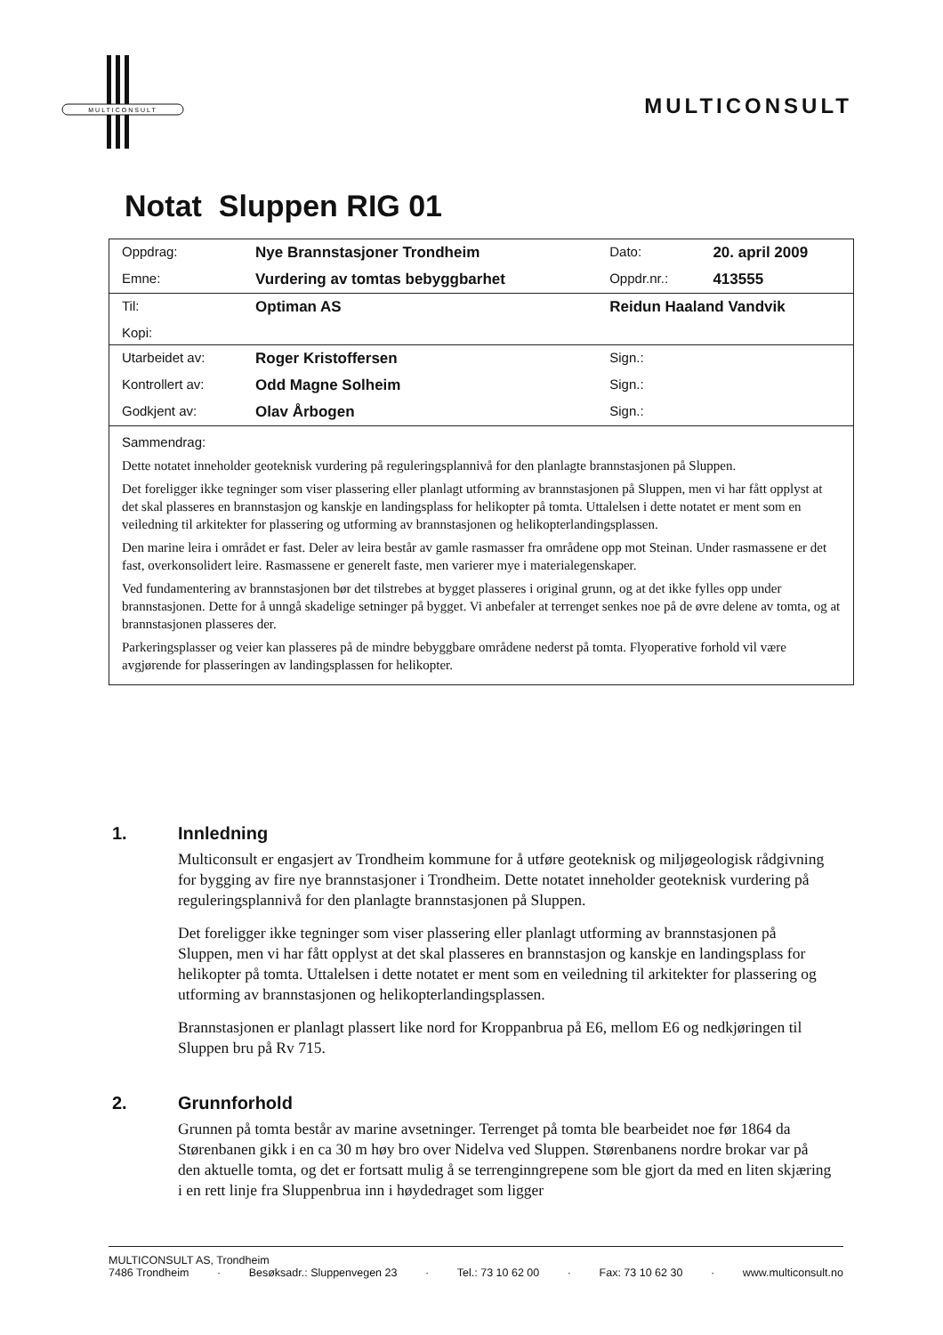MULTICONSULT
MULTICONSULT
Notat Sluppen RIG 01
| Oppdrag: | Nye Brannstasjoner Trondheim | Dato: | 20. april 2009 |
| Emne: | Vurdering av tomtas bebyggbarhet | Oppdr.nr.: | 413555 |
| Til: | Optiman AS | Reidun Haaland Vandvik | |
| Kopi: | | | |
| Utarbeidet av: | Roger Kristoffersen | Sign.: | |
| Kontrollert av: | Odd Magne Solheim | Sign.: | |
| Godkjent av: | Olav Årbogen | Sign.: | |
Sammendrag:
Dette notatet inneholder geoteknisk vurdering på reguleringsplannivå for den planlagte brannstasjonen på Sluppen.
Det foreligger ikke tegninger som viser plassering eller planlagt utforming av brannstasjonen på Sluppen, men vi har fått opplyst at det skal plasseres en brannstasjon og kanskje en landingsplass for helikopter på tomta. Uttalelsen i dette notatet er ment som en veiledning til arkitekter for plassering og utforming av brannstasjonen og helikopterlandingsplassen.
Den marine leira i området er fast. Deler av leira består av gamle rasmasser fra områdene opp mot Steinan. Under rasmassene er det fast, overkonsolidert leire. Rasmassene er generelt faste, men varierer mye i materialegenskaper.
Ved fundamentering av brannstasjonen bør det tilstrebes at bygget plasseres i original grunn, og at det ikke fylles opp under brannstasjonen. Dette for å unngå skadelige setninger på bygget. Vi anbefaler at terrenget senkes noe på de øvre delene av tomta, og at brannstasjonen plasseres der.
Parkeringsplasser og veier kan plasseres på de mindre bebyggbare områdene nederst på tomta. Flyoperative forhold vil være avgjørende for plasseringen av landingsplassen for helikopter.
1. Innledning
Multiconsult er engasjert av Trondheim kommune for å utføre geoteknisk og miljøgeologisk rådgivning for bygging av fire nye brannstasjoner i Trondheim. Dette notatet inneholder geoteknisk vurdering på reguleringsplannivå for den planlagte brannstasjonen på Sluppen.
Det foreligger ikke tegninger som viser plassering eller planlagt utforming av brannstasjonen på Sluppen, men vi har fått opplyst at det skal plasseres en brannstasjon og kanskje en landingsplass for helikopter på tomta. Uttalelsen i dette notatet er ment som en veiledning til arkitekter for plassering og utforming av brannstasjonen og helikopterlandingsplassen.
Brannstasjonen er planlagt plassert like nord for Kroppanbrua på E6, mellom E6 og nedkjøringen til Sluppen bru på Rv 715.
2. Grunnforhold
Grunnen på tomta består av marine avsetninger. Terrenget på tomta ble bearbeidet noe før 1864 da Størenbanen gikk i en ca 30 m høy bro over Nidelva ved Sluppen. Størenbanens nordre brokar var på den aktuelle tomta, og det er fortsatt mulig å se terrenginngrepene som ble gjort da med en liten skjæring i en rett linje fra Sluppenbrua inn i høydedraget som ligger
MULTICONSULT AS, Trondheim
7486 Trondheim · Besøksadr.: Sluppenvegen 23 · Tel.: 73 10 62 00 · Fax: 73 10 62 30 · www.multiconsult.no